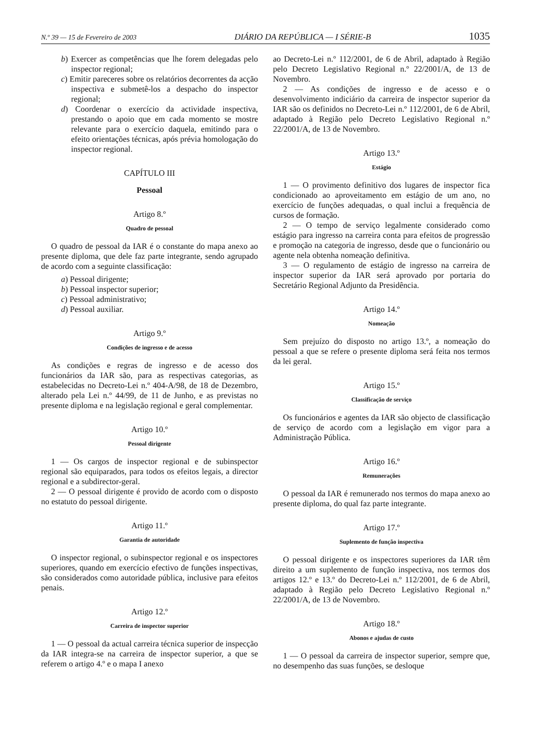N.º 39 — 15 de Fevereiro de 2003 DIÁRIO DA REPÚBLICA — I SÉRIE-B 1035
b) Exercer as competências que lhe forem delegadas pelo inspector regional;
c) Emitir pareceres sobre os relatórios decorrentes da acção inspectiva e submetê-los a despacho do inspector regional;
d) Coordenar o exercício da actividade inspectiva, prestando o apoio que em cada momento se mostre relevante para o exercício daquela, emitindo para o efeito orientações técnicas, após prévia homologação do inspector regional.
CAPÍTULO III
Pessoal
Artigo 8.º
Quadro de pessoal
O quadro de pessoal da IAR é o constante do mapa anexo ao presente diploma, que dele faz parte integrante, sendo agrupado de acordo com a seguinte classificação:
a) Pessoal dirigente;
b) Pessoal inspector superior;
c) Pessoal administrativo;
d) Pessoal auxiliar.
Artigo 9.º
Condições de ingresso e de acesso
As condições e regras de ingresso e de acesso dos funcionários da IAR são, para as respectivas categorias, as estabelecidas no Decreto-Lei n.º 404-A/98, de 18 de Dezembro, alterado pela Lei n.º 44/99, de 11 de Junho, e as previstas no presente diploma e na legislação regional e geral complementar.
Artigo 10.º
Pessoal dirigente
1 — Os cargos de inspector regional e de subinspector regional são equiparados, para todos os efeitos legais, a director regional e a subdirector-geral.
2 — O pessoal dirigente é provido de acordo com o disposto no estatuto do pessoal dirigente.
Artigo 11.º
Garantia de autoridade
O inspector regional, o subinspector regional e os inspectores superiores, quando em exercício efectivo de funções inspectivas, são considerados como autoridade pública, inclusive para efeitos penais.
Artigo 12.º
Carreira de inspector superior
1 — O pessoal da actual carreira técnica superior de inspecção da IAR integra-se na carreira de inspector superior, a que se referem o artigo 4.º e o mapa I anexo
ao Decreto-Lei n.º 112/2001, de 6 de Abril, adaptado à Região pelo Decreto Legislativo Regional n.º 22/2001/A, de 13 de Novembro.
2 — As condições de ingresso e de acesso e o desenvolvimento indiciário da carreira de inspector superior da IAR são os definidos no Decreto-Lei n.º 112/2001, de 6 de Abril, adaptado à Região pelo Decreto Legislativo Regional n.º 22/2001/A, de 13 de Novembro.
Artigo 13.º
Estágio
1 — O provimento definitivo dos lugares de inspector fica condicionado ao aproveitamento em estágio de um ano, no exercício de funções adequadas, o qual inclui a frequência de cursos de formação.
2 — O tempo de serviço legalmente considerado como estágio para ingresso na carreira conta para efeitos de progressão e promoção na categoria de ingresso, desde que o funcionário ou agente nela obtenha nomeação definitiva.
3 — O regulamento de estágio de ingresso na carreira de inspector superior da IAR será aprovado por portaria do Secretário Regional Adjunto da Presidência.
Artigo 14.º
Nomeação
Sem prejuízo do disposto no artigo 13.º, a nomeação do pessoal a que se refere o presente diploma será feita nos termos da lei geral.
Artigo 15.º
Classificação de serviço
Os funcionários e agentes da IAR são objecto de classificação de serviço de acordo com a legislação em vigor para a Administração Pública.
Artigo 16.º
Remunerações
O pessoal da IAR é remunerado nos termos do mapa anexo ao presente diploma, do qual faz parte integrante.
Artigo 17.º
Suplemento de função inspectiva
O pessoal dirigente e os inspectores superiores da IAR têm direito a um suplemento de função inspectiva, nos termos dos artigos 12.º e 13.º do Decreto-Lei n.º 112/2001, de 6 de Abril, adaptado à Região pelo Decreto Legislativo Regional n.º 22/2001/A, de 13 de Novembro.
Artigo 18.º
Abonos e ajudas de custo
1 — O pessoal da carreira de inspector superior, sempre que, no desempenho das suas funções, se desloque